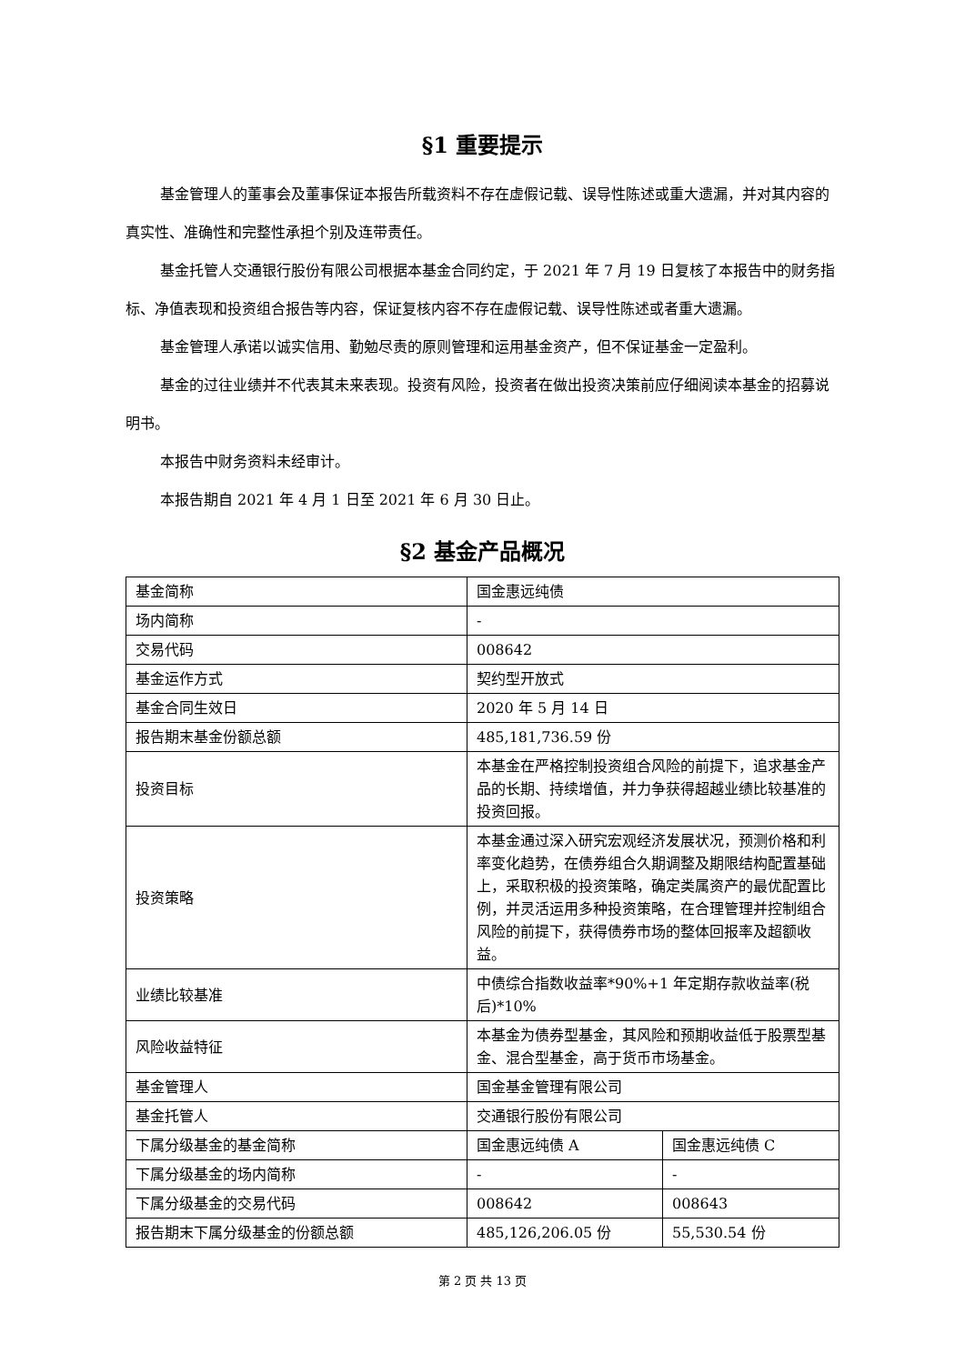§1 重要提示
基金管理人的董事会及董事保证本报告所载资料不存在虚假记载、误导性陈述或重大遗漏，并对其内容的真实性、准确性和完整性承担个别及连带责任。
基金托管人交通银行股份有限公司根据本基金合同约定，于 2021 年 7 月 19 日复核了本报告中的财务指标、净值表现和投资组合报告等内容，保证复核内容不存在虚假记载、误导性陈述或者重大遗漏。
基金管理人承诺以诚实信用、勤勉尽责的原则管理和运用基金资产，但不保证基金一定盈利。
基金的过往业绩并不代表其未来表现。投资有风险，投资者在做出投资决策前应仔细阅读本基金的招募说明书。
本报告中财务资料未经审计。
本报告期自 2021 年 4 月 1 日至 2021 年 6 月 30 日止。
§2 基金产品概况
| 基金简称 | 国金惠远纯债 | |
| 场内简称 | - | |
| 交易代码 | 008642 | |
| 基金运作方式 | 契约型开放式 | |
| 基金合同生效日 | 2020 年 5 月 14 日 | |
| 报告期末基金份额总额 | 485,181,736.59 份 | |
| 投资目标 | 本基金在严格控制投资组合风险的前提下，追求基金产品的长期、持续增值，并力争获得超越业绩比较基准的投资回报。 | |
| 投资策略 | 本基金通过深入研究宏观经济发展状况，预测价格和利率变化趋势，在债券组合久期调整及期限结构配置基础上，采取积极的投资策略，确定类属资产的最优配置比例，并灵活运用多种投资策略，在合理管理并控制组合风险的前提下，获得债券市场的整体回报率及超额收益。 | |
| 业绩比较基准 | 中债综合指数收益率*90%+1 年定期存款收益率(税后)*10% | |
| 风险收益特征 | 本基金为债券型基金，其风险和预期收益低于股票型基金、混合型基金，高于货币市场基金。 | |
| 基金管理人 | 国金基金管理有限公司 | |
| 基金托管人 | 交通银行股份有限公司 | |
| 下属分级基金的基金简称 | 国金惠远纯债 A | 国金惠远纯债 C |
| 下属分级基金的场内简称 | - | - |
| 下属分级基金的交易代码 | 008642 | 008643 |
| 报告期末下属分级基金的份额总额 | 485,126,206.05 份 | 55,530.54 份 |
第 2 页 共 13 页